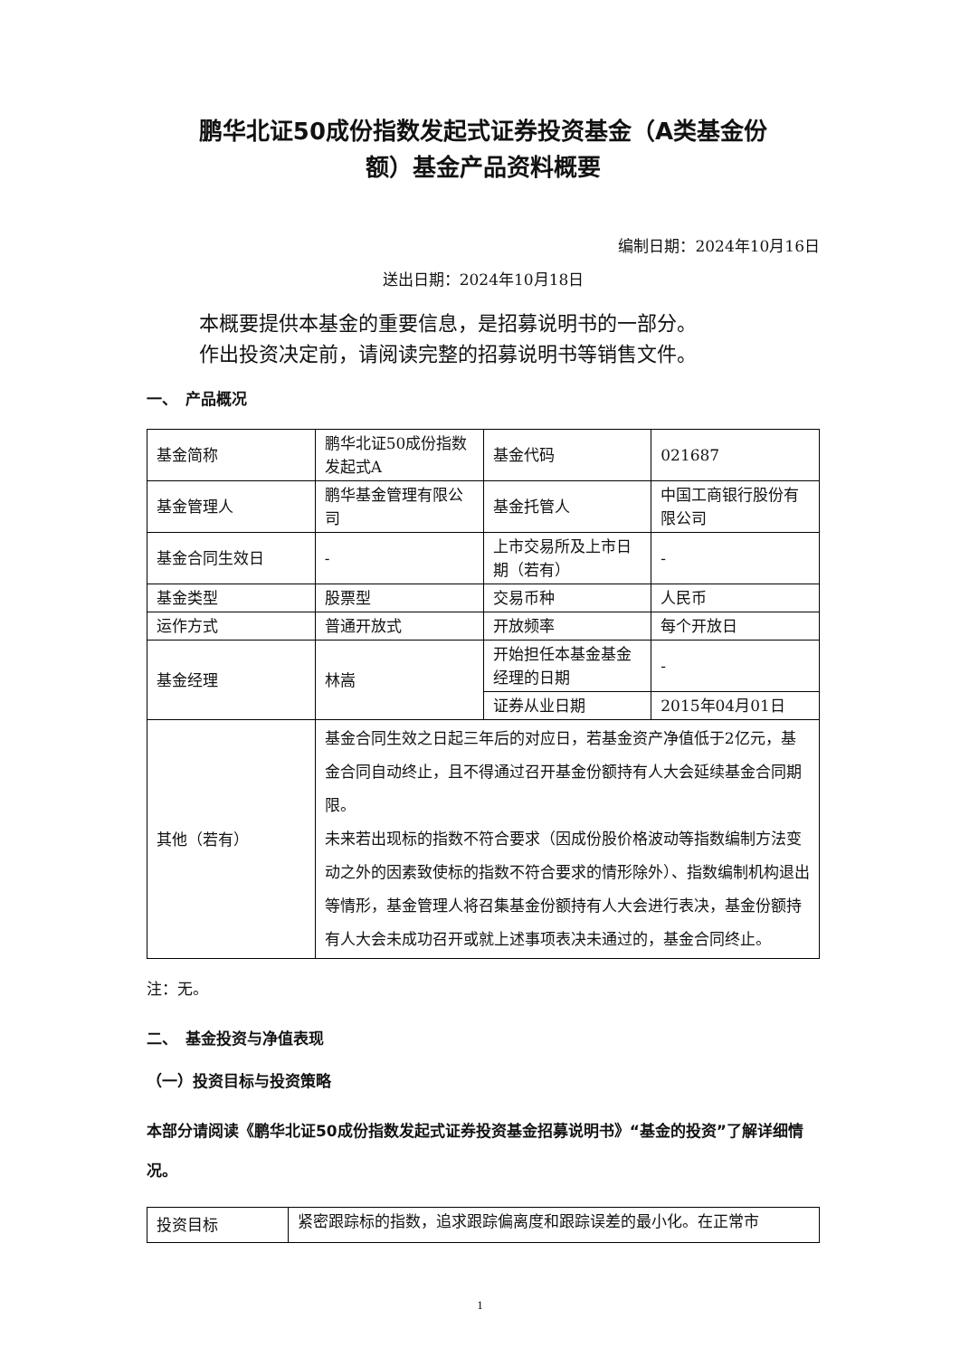鹏华北证50成份指数发起式证券投资基金（A类基金份
额）基金产品资料概要
编制日期：2024年10月16日
送出日期：2024年10月18日
本概要提供本基金的重要信息，是招募说明书的一部分。
作出投资决定前，请阅读完整的招募说明书等销售文件。
一、　产品概况
| 基金简称 | 鹏华北证50成份指数发起式A | 基金代码 | 021687 |
| 基金管理人 | 鹏华基金管理有限公司 | 基金托管人 | 中国工商银行股份有限公司 |
| 基金合同生效日 | - | 上市交易所及上市日期（若有） | - |
| 基金类型 | 股票型 | 交易币种 | 人民币 |
| 运作方式 | 普通开放式 | 开放频率 | 每个开放日 |
| 基金经理 | 林嵩 | 开始担任本基金基金经理的日期 | - |
| | | 证券从业日期 | 2015年04月01日 |
| 其他（若有） | 基金合同生效之日起三年后的对应日，若基金资产净值低于2亿元，基金合同自动终止，且不得通过召开基金份额持有人大会延续基金合同期限。 未来若出现标的指数不符合要求（因成份股价格波动等指数编制方法变动之外的因素致使标的指数不符合要求的情形除外）、指数编制机构退出等情形，基金管理人将召集基金份额持有人大会进行表决，基金份额持有人大会未成功召开或就上述事项表决未通过的，基金合同终止。 | | |
注：无。
二、　基金投资与净值表现
（一）投资目标与投资策略
本部分请阅读《鹏华北证50成份指数发起式证券投资基金招募说明书》“基金的投资”了解详细情况。
| 投资目标 | 紧密跟踪标的指数，追求跟踪偏离度和跟踪误差的最小化。在正常市 |
1